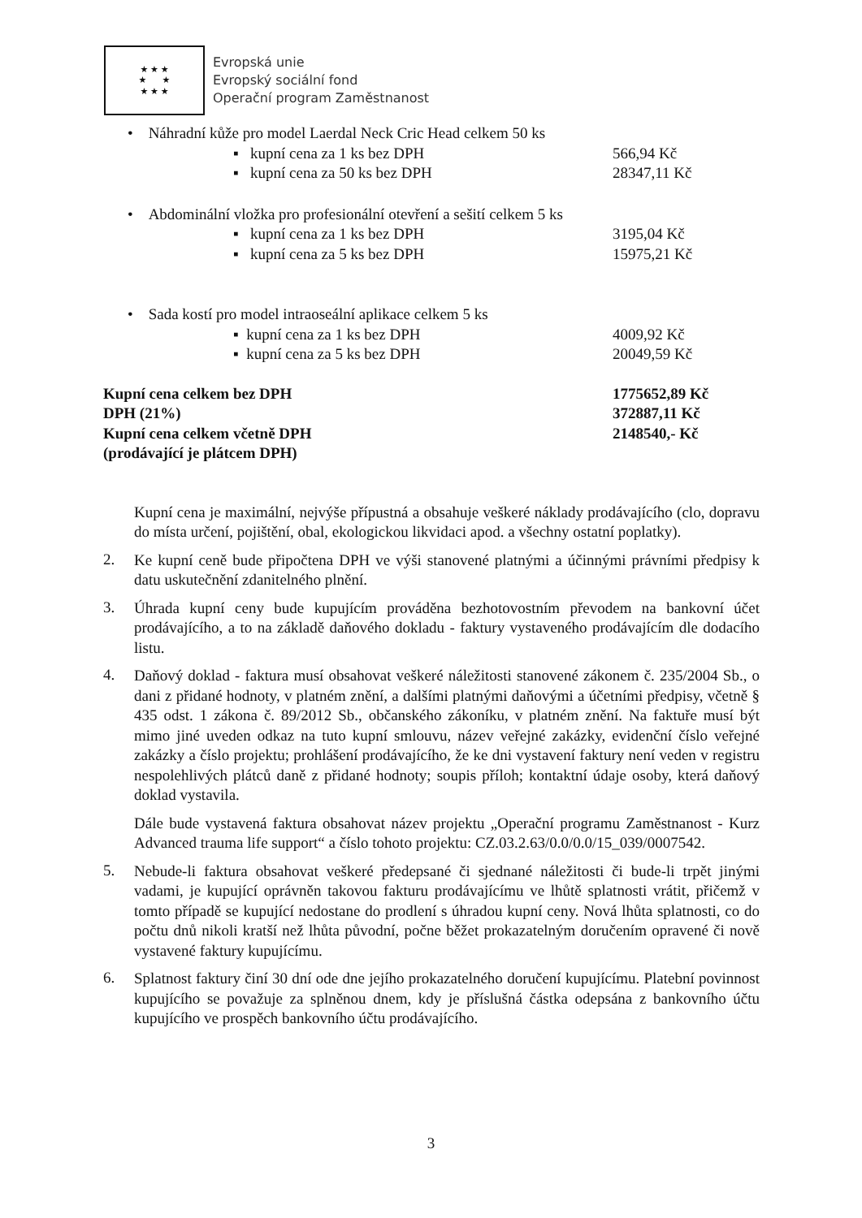★ ★ ★
★ ★
★ ★ ★
Evropská unie
Evropský sociální fond
Operační program Zaměstnanost
• Náhradní kůže pro model Laerdal Neck Cric Head celkem 50 ks
▪ kupní cena za 1 ks bez DPH 566,94 Kč
▪ kupní cena za 50 ks bez DPH 28347,11 Kč
• Abdominální vložka pro profesionální otevření a sešití celkem 5 ks
▪ kupní cena za 1 ks bez DPH 3195,04 Kč
▪ kupní cena za 5 ks bez DPH 15975,21 Kč
• Sada kostí pro model intraoseální aplikace celkem 5 ks
▪ kupní cena za 1 ks bez DPH 4009,92 Kč
▪ kupní cena za 5 ks bez DPH 20049,59 Kč
Kupní cena celkem bez DPH 1775652,89 Kč
DPH (21%) 372887,11 Kč
Kupní cena celkem včetně DPH 2148540,- Kč
(prodávající je plátcem DPH)
Kupní cena je maximální, nejvýše přípustná a obsahuje veškeré náklady prodávajícího (clo, dopravu do místa určení, pojištění, obal, ekologickou likvidaci apod. a všechny ostatní poplatky).
2.
Ke kupní ceně bude připočtena DPH ve výši stanovené platnými a účinnými právními předpisy k datu uskutečnění zdanitelného plnění.
3.
Úhrada kupní ceny bude kupujícím prováděna bezhotovostním převodem na bankovní účet prodávajícího, a to na základě daňového dokladu - faktury vystaveného prodávajícím dle dodacího listu.
4.
Daňový doklad - faktura musí obsahovat veškeré náležitosti stanovené zákonem č. 235/2004 Sb., o dani z přidané hodnoty, v platném znění, a dalšími platnými daňovými a účetními předpisy, včetně § 435 odst. 1 zákona č. 89/2012 Sb., občanského zákoníku, v platném znění. Na faktuře musí být mimo jiné uveden odkaz na tuto kupní smlouvu, název veřejné zakázky, evidenční číslo veřejné zakázky a číslo projektu; prohlášení prodávajícího, že ke dni vystavení faktury není veden v registru nespolehlivých plátců daně z přidané hodnoty; soupis příloh; kontaktní údaje osoby, která daňový doklad vystavila.
Dále bude vystavená faktura obsahovat název projektu „Operační programu Zaměstnanost - Kurz Advanced trauma life support“ a číslo tohoto projektu: CZ.03.2.63/0.0/0.0/15_039/0007542.
5.
Nebude-li faktura obsahovat veškeré předepsané či sjednané náležitosti či bude-li trpět jinými vadami, je kupující oprávněn takovou fakturu prodávajícímu ve lhůtě splatnosti vrátit, přičemž v tomto případě se kupující nedostane do prodlení s úhradou kupní ceny. Nová lhůta splatnosti, co do počtu dnů nikoli kratší než lhůta původní, počne běžet prokazatelným doručením opravené či nově vystavené faktury kupujícímu.
6.
Splatnost faktury činí 30 dní ode dne jejího prokazatelného doručení kupujícímu. Platební povinnost kupujícího se považuje za splněnou dnem, kdy je příslušná částka odepsána z bankovního účtu kupujícího ve prospěch bankovního účtu prodávajícího.
3